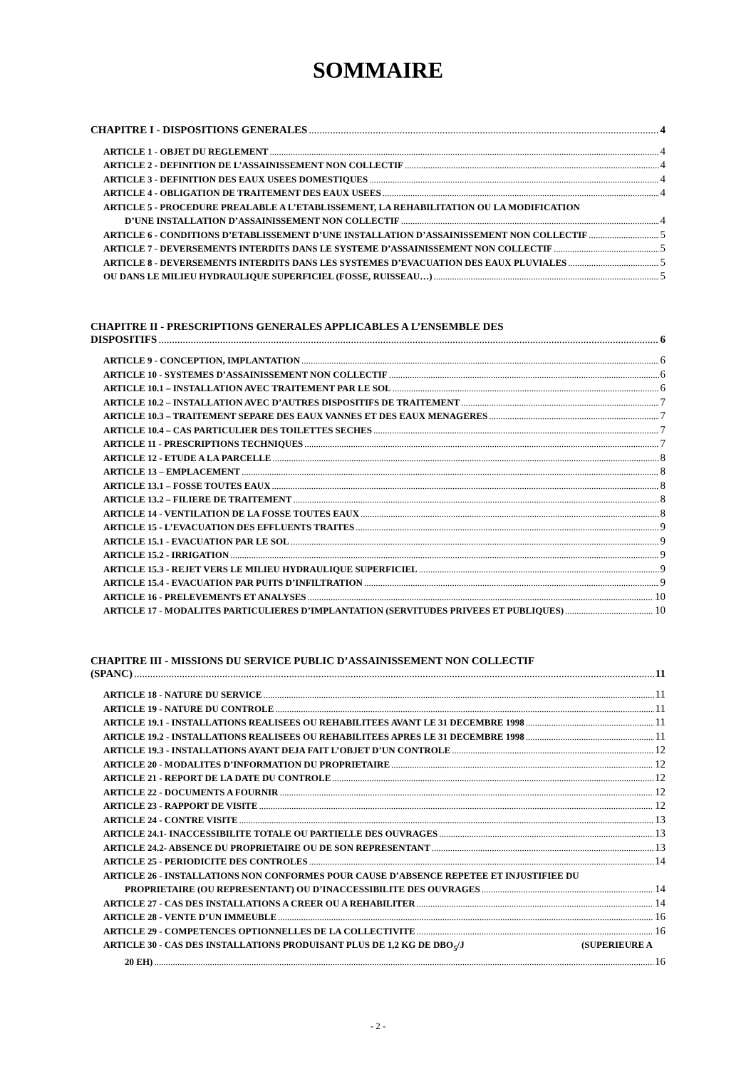SOMMAIRE
CHAPITRE I - DISPOSITIONS GENERALES 4
ARTICLE 1 - OBJET DU REGLEMENT 4
ARTICLE 2 - DEFINITION DE L’ASSAINISSEMENT NON COLLECTIF 4
ARTICLE 3 - DEFINITION DES EAUX USEES DOMESTIQUES 4
ARTICLE 4 - OBLIGATION DE TRAITEMENT DES EAUX USEES 4
ARTICLE 5 - PROCEDURE PREALABLE A L’ETABLISSEMENT, LA REHABILITATION OU LA MODIFICATION
D’UNE INSTALLATION D’ASSAINISSEMENT NON COLLECTIF 4
ARTICLE 6 - CONDITIONS D’ETABLISSEMENT D’UNE INSTALLATION D’ASSAINISSEMENT NON COLLECTIF 5
ARTICLE 7 - DEVERSEMENTS INTERDITS DANS LE SYSTEME D’ASSAINISSEMENT NON COLLECTIF 5
ARTICLE 8 - DEVERSEMENTS INTERDITS DANS LES SYSTEMES D’EVACUATION DES EAUX PLUVIALES 5
OU DANS LE MILIEU HYDRAULIQUE SUPERFICIEL (FOSSE, RUISSEAU…) 5
CHAPITRE II - PRESCRIPTIONS GENERALES APPLICABLES A L’ENSEMBLE DES
DISPOSITIFS 6
ARTICLE 9 - CONCEPTION, IMPLANTATION 6
ARTICLE 10 - SYSTEMES D’ASSAINISSEMENT NON COLLECTIF 6
ARTICLE 10.1 – INSTALLATION AVEC TRAITEMENT PAR LE SOL 6
ARTICLE 10.2 – INSTALLATION AVEC D’AUTRES DISPOSITIFS DE TRAITEMENT 7
ARTICLE 10.3 – TRAITEMENT SEPARE DES EAUX VANNES ET DES EAUX MENAGERES 7
ARTICLE 10.4 – CAS PARTICULIER DES TOILETTES SECHES 7
ARTICLE 11 - PRESCRIPTIONS TECHNIQUES 7
ARTICLE 12 - ETUDE A LA PARCELLE 8
ARTICLE 13 – EMPLACEMENT 8
ARTICLE 13.1 – FOSSE TOUTES EAUX 8
ARTICLE 13.2 – FILIERE DE TRAITEMENT 8
ARTICLE 14 - VENTILATION DE LA FOSSE TOUTES EAUX 8
ARTICLE 15 - L’EVACUATION DES EFFLUENTS TRAITES 9
ARTICLE 15.1 - EVACUATION PAR LE SOL 9
ARTICLE 15.2 - IRRIGATION 9
ARTICLE 15.3 - REJET VERS LE MILIEU HYDRAULIQUE SUPERFICIEL 9
ARTICLE 15.4 - EVACUATION PAR PUITS D’INFILTRATION 9
ARTICLE 16 - PRELEVEMENTS ET ANALYSES 10
ARTICLE 17 - MODALITES PARTICULIERES D’IMPLANTATION (SERVITUDES PRIVEES ET PUBLIQUES) 10
CHAPITRE III - MISSIONS DU SERVICE PUBLIC D’ASSAINISSEMENT NON COLLECTIF
(SPANC) 11
ARTICLE 18 - NATURE DU SERVICE 11
ARTICLE 19 - NATURE DU CONTROLE 11
ARTICLE 19.1 - INSTALLATIONS REALISEES OU REHABILITEES AVANT LE 31 DECEMBRE 1998 11
ARTICLE 19.2 - INSTALLATIONS REALISEES OU REHABILITEES APRES LE 31 DECEMBRE 1998 11
ARTICLE 19.3 - INSTALLATIONS AYANT DEJA FAIT L’OBJET D’UN CONTROLE 12
ARTICLE 20 - MODALITES D’INFORMATION DU PROPRIETAIRE 12
ARTICLE 21 - REPORT DE LA DATE DU CONTROLE 12
ARTICLE 22 - DOCUMENTS A FOURNIR 12
ARTICLE 23 - RAPPORT DE VISITE 12
ARTICLE 24 - CONTRE VISITE 13
ARTICLE 24.1- INACCESSIBILITE TOTALE OU PARTIELLE DES OUVRAGES 13
ARTICLE 24.2- ABSENCE DU PROPRIETAIRE OU DE SON REPRESENTANT 13
ARTICLE 25 - PERIODICITE DES CONTROLES 14
ARTICLE 26 - INSTALLATIONS NON CONFORMES POUR CAUSE D’ABSENCE REPETEE ET INJUSTIFIEE DU
PROPRIETAIRE (OU REPRESENTANT) OU D’INACCESSIBILITE DES OUVRAGES 14
ARTICLE 27 - CAS DES INSTALLATIONS A CREER OU A REHABILITER 14
ARTICLE 28 - VENTE D’UN IMMEUBLE 16
ARTICLE 29 - COMPETENCES OPTIONNELLES DE LA COLLECTIVITE 16
ARTICLE 30 - CAS DES INSTALLATIONS PRODUISANT PLUS DE 1,2 KG DE DBO<sub>5</sub>/J (SUPERIEURE A
20 EH) 16
- 2 -